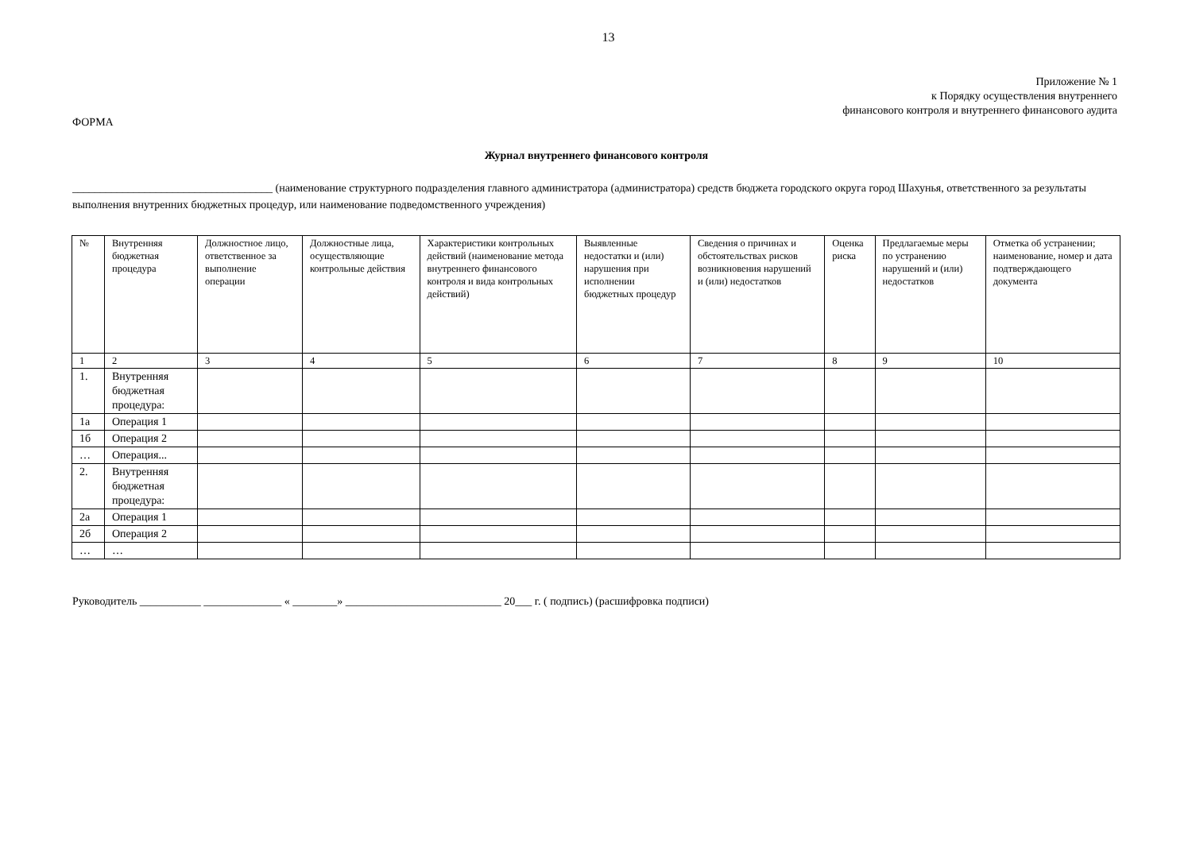13
Приложение № 1
к Порядку осуществления внутреннего
финансового контроля и внутреннего финансового аудита
ФОРМА
Журнал внутреннего финансового контроля
____________________________________ (наименование структурного подразделения главного администратора (администратора) средств бюджета городского округа город Шахунья, ответственного за результаты выполнения внутренних бюджетных процедур, или наименование подведомственного учреждения)
| № | Внутренняя бюджетная процедура | Должностное лицо, ответственное за выполнение операции | Должностные лица, осуществляющие контрольные действия | Характеристики контрольных действий (наименование метода внутреннего финансового контроля и вида контрольных действий) | Выявленные недостатки и (или) нарушения при исполнении бюджетных процедур | Сведения о причинах и обстоятельствах рисков возникновения нарушений и (или) недостатков | Оценка риска | Предлагаемые меры по устранению нарушений и (или) недостатков | Отметка об устранении; наименование, номер и дата подтверждающего документа |
| --- | --- | --- | --- | --- | --- | --- | --- | --- | --- |
| 1 | 2 | 3 | 4 | 5 | 6 | 7 | 8 | 9 | 10 |
| 1. | Внутренняя бюджетная процедура: | | | | | | | | |
| 1а | Операция 1 | | | | | | | | |
| 1б | Операция 2 | | | | | | | | |
| … | Операция... | | | | | | | | |
| 2. | Внутренняя бюджетная процедура: | | | | | | | | |
| 2а | Операция 1 | | | | | | | | |
| 2б | Операция 2 | | | | | | | | |
| … | … | | | | | | | | |
Руководитель ___________ ______________ « ________» ____________________________ 20___ г. ( подпись) (расшифровка подписи)